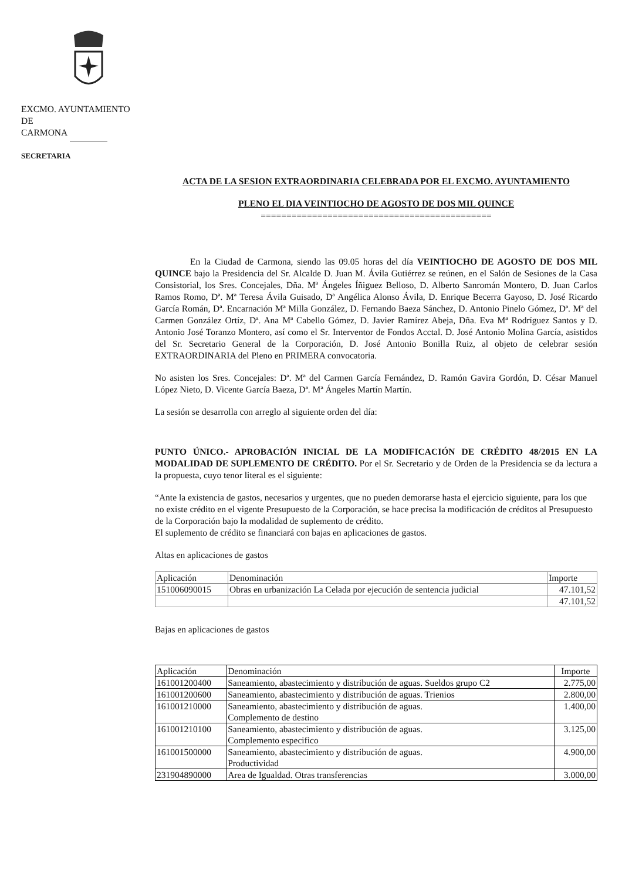EXCMO. AYUNTAMIENTO
DE
CARMONA
SECRETARIA
ACTA DE LA SESION EXTRAORDINARIA CELEBRADA POR EL EXCMO. AYUNTAMIENTO
PLENO EL DIA VEINTIOCHO DE AGOSTO DE DOS MIL QUINCE
=============================================
En la Ciudad de Carmona, siendo las 09.05 horas del día VEINTIOCHO DE AGOSTO DE DOS MIL QUINCE bajo la Presidencia del Sr. Alcalde D. Juan M. Ávila Gutiérrez se reúnen, en el Salón de Sesiones de la Casa Consistorial, los Sres. Concejales, Dña. Mª Ángeles Íñiguez Belloso, D. Alberto Sanromán Montero, D. Juan Carlos Ramos Romo, Dª. Mª Teresa Ávila Guisado, Dª Angélica Alonso Ávila, D. Enrique Becerra Gayoso, D. José Ricardo García Román, Dª. Encarnación Mª Milla González, D. Fernando Baeza Sánchez, D. Antonio Pinelo Gómez, Dª. Mª del Carmen González Ortíz, Dª. Ana Mª Cabello Gómez, D. Javier Ramírez Abeja, Dña. Eva Mª Rodríguez Santos y D. Antonio José Toranzo Montero, así como el Sr. Interventor de Fondos Acctal. D. José Antonio Molina García, asistidos del Sr. Secretario General de la Corporación, D. José Antonio Bonilla Ruiz, al objeto de celebrar sesión EXTRAORDINARIA del Pleno en PRIMERA convocatoria.
No asisten los Sres. Concejales: Dª. Mª del Carmen García Fernández, D. Ramón Gavira Gordón, D. César Manuel López Nieto, D. Vicente García Baeza, Dª. Mª Ángeles Martín Martín.
La sesión se desarrolla con arreglo al siguiente orden del día:
PUNTO ÚNICO.- APROBACIÓN INICIAL DE LA MODIFICACIÓN DE CRÉDITO 48/2015 EN LA MODALIDAD DE SUPLEMENTO DE CRÉDITO. Por el Sr. Secretario y de Orden de la Presidencia se da lectura a la propuesta, cuyo tenor literal es el siguiente:
“Ante la existencia de gastos, necesarios y urgentes, que no pueden demorarse hasta el ejercicio siguiente, para los que no existe crédito en el vigente Presupuesto de la Corporación, se hace precisa la modificación de créditos al Presupuesto de la Corporación bajo la modalidad de suplemento de crédito.
El suplemento de crédito se financiará con bajas en aplicaciones de gastos.
Altas en aplicaciones de gastos
| Aplicación | Denominación | Importe |
| --- | --- | --- |
| 151006090015 | Obras en urbanización La Celada por ejecución de sentencia judicial | 47.101,52 |
| | | 47.101,52 |
Bajas en aplicaciones de gastos
| Aplicación | Denominación | Importe |
| --- | --- | --- |
| 161001200400 | Saneamiento, abastecimiento y distribución de aguas. Sueldos grupo C2 | 2.775,00 |
| 161001200600 | Saneamiento, abastecimiento y distribución de aguas. Trienios | 2.800,00 |
| 161001210000 | Saneamiento, abastecimiento y distribución de aguas. Complemento de destino | 1.400,00 |
| 161001210100 | Saneamiento, abastecimiento y distribución de aguas. Complemento especifico | 3.125,00 |
| 161001500000 | Saneamiento, abastecimiento y distribución de aguas. Productividad | 4.900,00 |
| 231904890000 | Area de Igualdad. Otras transferencias | 3.000,00 |